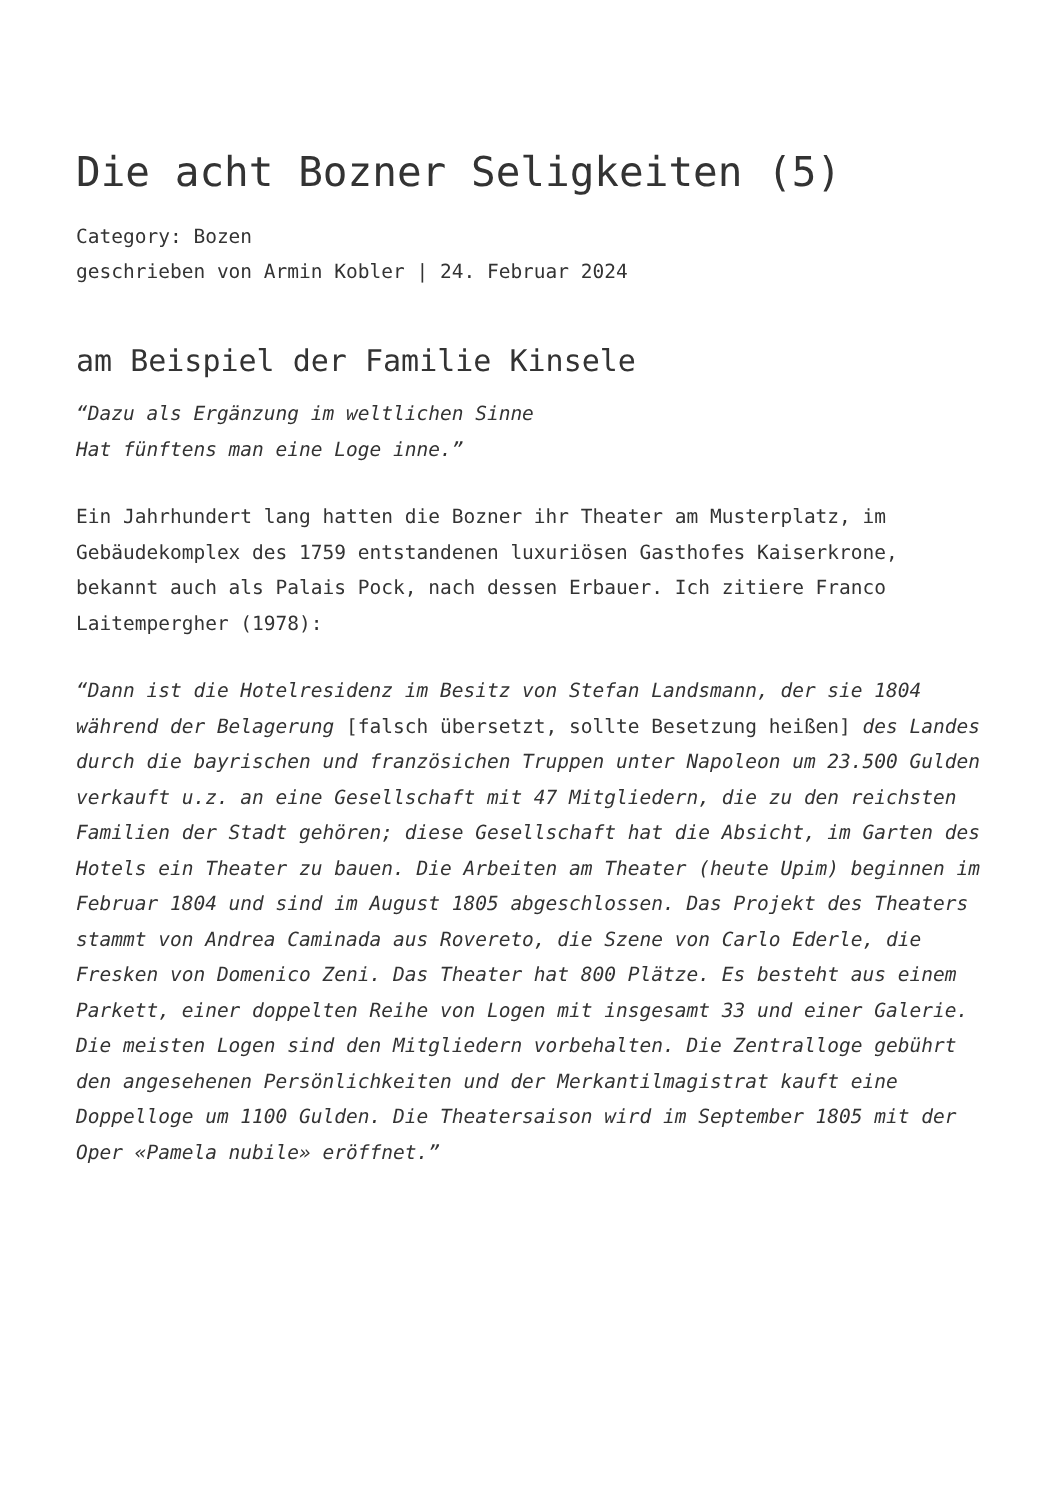Die acht Bozner Seligkeiten (5)
Category: Bozen
geschrieben von Armin Kobler | 24. Februar 2024
am Beispiel der Familie Kinsele
“Dazu als Ergänzung im weltlichen Sinne
Hat fünftens man eine Loge inne.”
Ein Jahrhundert lang hatten die Bozner ihr Theater am Musterplatz, im Gebäudekomplex des 1759 entstandenen luxuriösen Gasthofes Kaiserkrone, bekannt auch als Palais Pock, nach dessen Erbauer. Ich zitiere Franco Laitempergher (1978):
“Dann ist die Hotelresidenz im Besitz von Stefan Landsmann, der sie 1804 während der Belagerung [falsch übersetzt, sollte Besetzung heißen] des Landes durch die bayrischen und französichen Truppen unter Napoleon um 23.500 Gulden verkauft u.z. an eine Gesellschaft mit 47 Mitgliedern, die zu den reichsten Familien der Stadt gehören; diese Gesellschaft hat die Absicht, im Garten des Hotels ein Theater zu bauen. Die Arbeiten am Theater (heute Upim) beginnen im Februar 1804 und sind im August 1805 abgeschlossen. Das Projekt des Theaters stammt von Andrea Caminada aus Rovereto, die Szene von Carlo Ederle, die Fresken von Domenico Zeni. Das Theater hat 800 Plätze. Es besteht aus einem Parkett, einer doppelten Reihe von Logen mit insgesamt 33 und einer Galerie. Die meisten Logen sind den Mitgliedern vorbehalten. Die Zentralloge gebührt den angesehenen Persönlichkeiten und der Merkantilmagistrat kauft eine Doppelloge um 1100 Gulden. Die Theatersaison wird im September 1805 mit der Oper «Pamela nubile» eröffnet.”